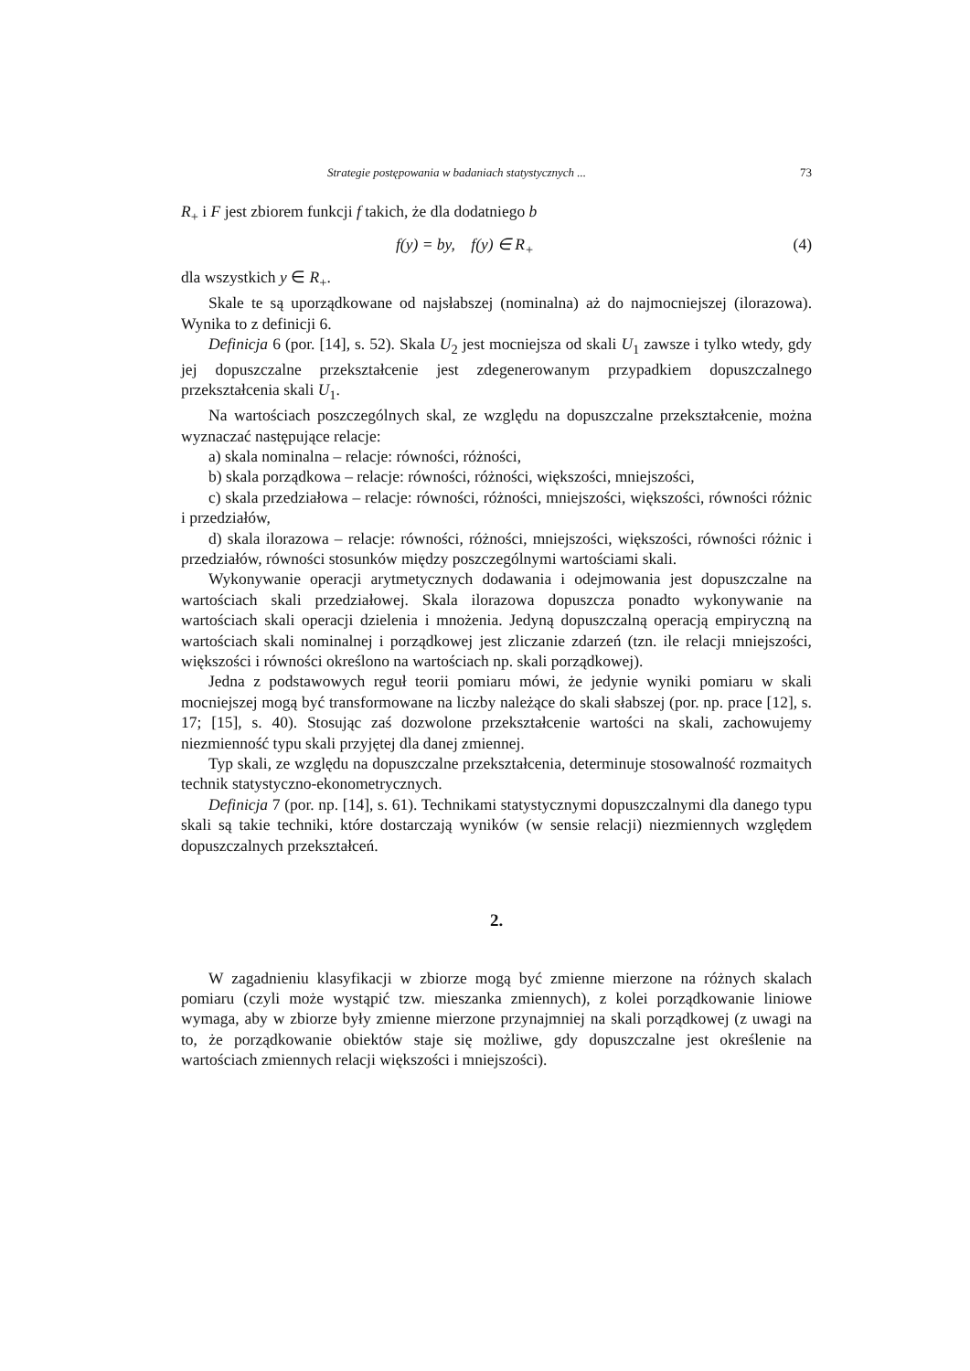Strategie postępowania w badaniach statystycznych ... 73
R<sub>+</sub> i F jest zbiorem funkcji f takich, że dla dodatniego b
f(y) = by, f(y) ∈ R<sub>+</sub> (4)
dla wszystkich y ∈ R<sub>+</sub>.
Skale te są uporządkowane od najsłabszej (nominalna) aż do najmocniejszej (ilorazowa). Wynika to z definicji 6.
Definicja 6 (por. [14], s. 52). Skala U<sub>2</sub> jest mocniejsza od skali U<sub>1</sub> zawsze i tylko wtedy, gdy jej dopuszczalne przekształcenie jest zdegenerowanym przypadkiem dopuszczalnego przekształcenia skali U<sub>1</sub>.
Na wartościach poszczególnych skal, ze względu na dopuszczalne przekształcenie, można wyznaczać następujące relacje:
a) skala nominalna – relacje: równości, różności,
b) skala porządkowa – relacje: równości, różności, większości, mniejszości,
c) skala przedziałowa – relacje: równości, różności, mniejszości, większości, równości różnic i przedziałów,
d) skala ilorazowa – relacje: równości, różności, mniejszości, większości, równości różnic i przedziałów, równości stosunków między poszczególnymi wartościami skali.
Wykonywanie operacji arytmetycznych dodawania i odejmowania jest dopuszczalne na wartościach skali przedziałowej. Skala ilorazowa dopuszcza ponadto wykonywanie na wartościach skali operacji dzielenia i mnożenia. Jedyną dopuszczalną operacją empiryczną na wartościach skali nominalnej i porządkowej jest zliczanie zdarzeń (tzn. ile relacji mniejszości, większości i równości określono na wartościach np. skali porządkowej).
Jedna z podstawowych reguł teorii pomiaru mówi, że jedynie wyniki pomiaru w skali mocniejszej mogą być transformowane na liczby należące do skali słabszej (por. np. prace [12], s. 17; [15], s. 40). Stosując zaś dozwolone przekształcenie wartości na skali, zachowujemy niezmienność typu skali przyjętej dla danej zmiennej.
Typ skali, ze względu na dopuszczalne przekształcenia, determinuje stosowalność rozmaitych technik statystyczno-ekonometrycznych.
Definicja 7 (por. np. [14], s. 61). Technikami statystycznymi dopuszczalnymi dla danego typu skali są takie techniki, które dostarczają wyników (w sensie relacji) niezmiennych względem dopuszczalnych przekształceń.
2.
W zagadnieniu klasyfikacji w zbiorze mogą być zmienne mierzone na różnych skalach pomiaru (czyli może wystąpić tzw. mieszanka zmiennych), z kolei porządkowanie liniowe wymaga, aby w zbiorze były zmienne mierzone przynajmniej na skali porządkowej (z uwagi na to, że porządkowanie obiektów staje się możliwe, gdy dopuszczalne jest określenie na wartościach zmiennych relacji większości i mniejszości).